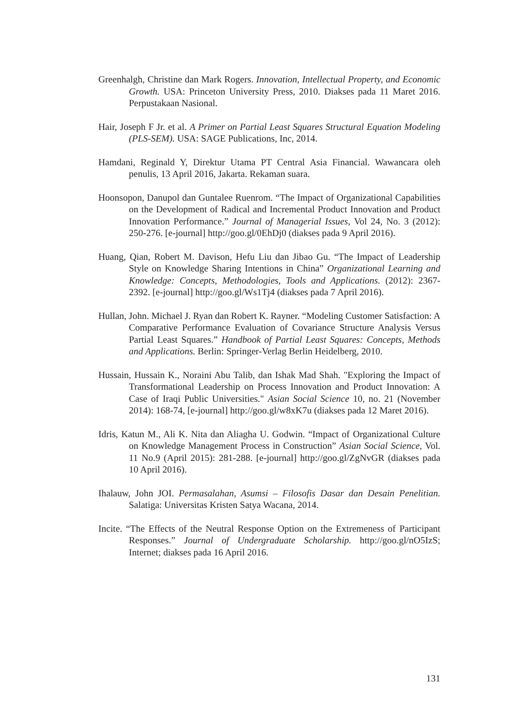Greenhalgh, Christine dan Mark Rogers. Innovation, Intellectual Property, and Economic Growth. USA: Princeton University Press, 2010. Diakses pada 11 Maret 2016. Perpustakaan Nasional.
Hair, Joseph F Jr. et al. A Primer on Partial Least Squares Structural Equation Modeling (PLS-SEM). USA: SAGE Publications, Inc, 2014.
Hamdani, Reginald Y, Direktur Utama PT Central Asia Financial. Wawancara oleh penulis, 13 April 2016, Jakarta. Rekaman suara.
Hoonsopon, Danupol dan Guntalee Ruenrom. “The Impact of Organizational Capabilities on the Development of Radical and Incremental Product Innovation and Product Innovation Performance.” Journal of Managerial Issues, Vol 24, No. 3 (2012): 250-276. [e-journal] http://goo.gl/0EhDj0 (diakses pada 9 April 2016).
Huang, Qian, Robert M. Davison, Hefu Liu dan Jibao Gu. “The Impact of Leadership Style on Knowledge Sharing Intentions in China” Organizational Learning and Knowledge: Concepts, Methodologies, Tools and Applications. (2012): 2367-2392. [e-journal] http://goo.gl/Ws1Tj4 (diakses pada 7 April 2016).
Hullan, John. Michael J. Ryan dan Robert K. Rayner. “Modeling Customer Satisfaction: A Comparative Performance Evaluation of Covariance Structure Analysis Versus Partial Least Squares.” Handbook of Partial Least Squares: Concepts, Methods and Applications. Berlin: Springer-Verlag Berlin Heidelberg, 2010.
Hussain, Hussain K., Noraini Abu Talib, dan Ishak Mad Shah. "Exploring the Impact of Transformational Leadership on Process Innovation and Product Innovation: A Case of Iraqi Public Universities." Asian Social Science 10, no. 21 (November 2014): 168-74, [e-journal] http://goo.gl/w8xK7u (diakses pada 12 Maret 2016).
Idris, Katun M., Ali K. Nita dan Aliagha U. Godwin. “Impact of Organizational Culture on Knowledge Management Process in Construction” Asian Social Science, Vol. 11 No.9 (April 2015): 281-288. [e-journal] http://goo.gl/ZgNvGR (diakses pada 10 April 2016).
Ihalauw, John JOI. Permasalahan, Asumsi – Filosofis Dasar dan Desain Penelitian. Salatiga: Universitas Kristen Satya Wacana, 2014.
Incite. “The Effects of the Neutral Response Option on the Extremeness of Participant Responses.” Journal of Undergraduate Scholarship. http://goo.gl/nO5IzS; Internet; diakses pada 16 April 2016.
131